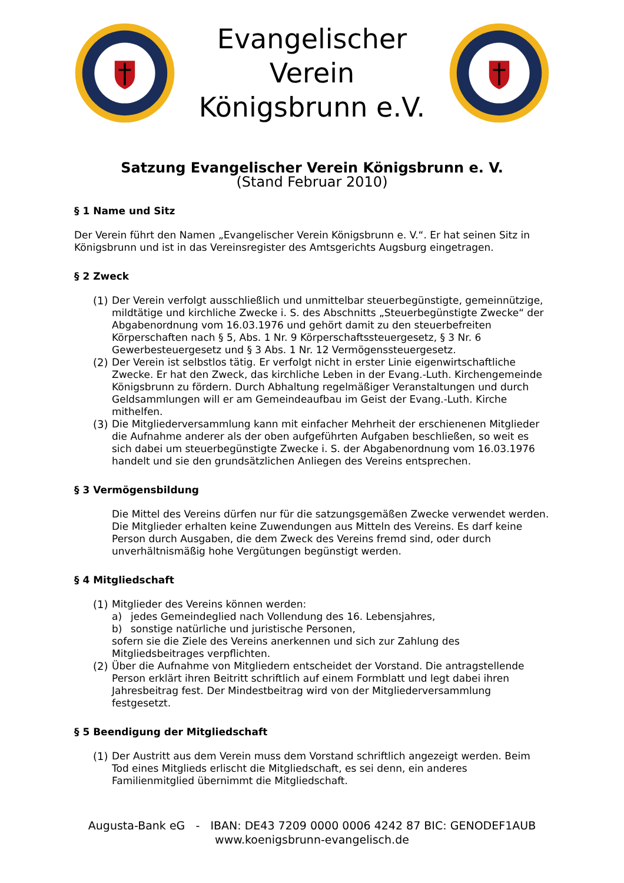Evangelischer Verein
Königsbrunn e.V.
Satzung Evangelischer Verein Königsbrunn e. V.
(Stand Februar 2010)
§ 1 Name und Sitz
Der Verein führt den Namen „Evangelischer Verein Königsbrunn e. V.“. Er hat seinen Sitz in Königsbrunn und ist in das Vereinsregister des Amtsgerichts Augsburg eingetragen.
§ 2 Zweck
(1)
Der Verein verfolgt ausschließlich und unmittelbar steuerbegünstigte, gemeinnützige, mildtätige und kirchliche Zwecke i. S. des Abschnitts „Steuerbegünstigte Zwecke“ der Abgabenordnung vom 16.03.1976 und gehört damit zu den steuerbefreiten Körperschaften nach § 5, Abs. 1 Nr. 9 Körperschaftssteuergesetz, § 3 Nr. 6 Gewerbesteuergesetz und § 3 Abs. 1 Nr. 12 Vermögenssteuergesetz.
(2)
Der Verein ist selbstlos tätig. Er verfolgt nicht in erster Linie eigenwirtschaftliche Zwecke. Er hat den Zweck, das kirchliche Leben in der Evang.-Luth. Kirchengemeinde Königsbrunn zu fördern. Durch Abhaltung regelmäßiger Veranstaltungen und durch Geldsammlungen will er am Gemeindeaufbau im Geist der Evang.-Luth. Kirche mithelfen.
(3)
Die Mitgliederversammlung kann mit einfacher Mehrheit der erschienenen Mitglieder die Aufnahme anderer als der oben aufgeführten Aufgaben beschließen, so weit es sich dabei um steuerbegünstigte Zwecke i. S. der Abgabenordnung vom 16.03.1976 handelt und sie den grundsätzlichen Anliegen des Vereins entsprechen.
§ 3 Vermögensbildung
Die Mittel des Vereins dürfen nur für die satzungsgemäßen Zwecke verwendet werden. Die Mitglieder erhalten keine Zuwendungen aus Mitteln des Vereins. Es darf keine Person durch Ausgaben, die dem Zweck des Vereins fremd sind, oder durch unverhältnismäßig hohe Vergütungen begünstigt werden.
§ 4 Mitgliedschaft
(1)
Mitglieder des Vereins können werden:
a) jedes Gemeindeglied nach Vollendung des 16. Lebensjahres,
b) sonstige natürliche und juristische Personen,
sofern sie die Ziele des Vereins anerkennen und sich zur Zahlung des Mitgliedsbeitrages verpflichten.
(2)
Über die Aufnahme von Mitgliedern entscheidet der Vorstand. Die antragstellende Person erklärt ihren Beitritt schriftlich auf einem Formblatt und legt dabei ihren Jahresbeitrag fest. Der Mindestbeitrag wird von der Mitgliederversammlung festgesetzt.
§ 5 Beendigung der Mitgliedschaft
(1)
Der Austritt aus dem Verein muss dem Vorstand schriftlich angezeigt werden. Beim Tod eines Mitglieds erlischt die Mitgliedschaft, es sei denn, ein anderes Familienmitglied übernimmt die Mitgliedschaft.
Augusta-Bank eG - IBAN: DE43 7209 0000 0006 4242 87 BIC: GENODEF1AUB
www.koenigsbrunn-evangelisch.de